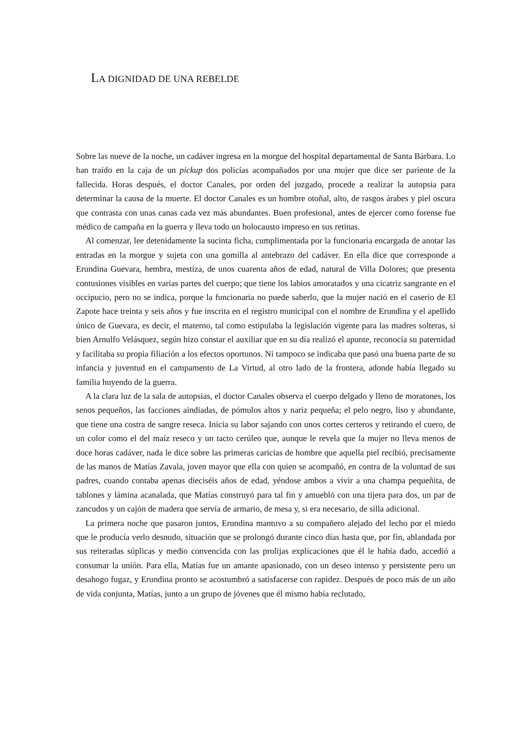LA DIGNIDAD DE UNA REBELDE
Sobre las nueve de la noche, un cadáver ingresa en la morgue del hospital departamental de Santa Bárbara. Lo han traído en la caja de un pickup dos policías acompañados por una mujer que dice ser pariente de la fallecida. Horas después, el doctor Canales, por orden del juzgado, procede a realizar la autopsia para determinar la causa de la muerte. El doctor Canales es un hombre otoñal, alto, de rasgos árabes y piel oscura que contrasta con unas canas cada vez más abundantes. Buen profesional, antes de ejercer como forense fue médico de campaña en la guerra y lleva todo un holocausto impreso en sus retinas.
Al comenzar, lee detenidamente la sucinta ficha, cumplimentada por la funcionaria encargada de anotar las entradas en la morgue y sujeta con una gomilla al antebrazo del cadáver. En ella dice que corresponde a Erundina Guevara, hembra, mestiza, de unos cuarenta años de edad, natural de Villa Dolores; que presenta contusiones visibles en varias partes del cuerpo; que tiene los labios amoratados y una cicatriz sangrante en el occipucio, pero no se indica, porque la funcionaria no puede saberlo, que la mujer nació en el caserío de El Zapote hace treinta y seis años y fue inscrita en el registro municipal con el nombre de Erundina y el apellido único de Guevara, es decir, el materno, tal como estipulaba la legislación vigente para las madres solteras, si bien Arnulfo Velásquez, según hizo constar el auxiliar que en su día realizó el apunte, reconocía su paternidad y facilitaba su propia filiación a los efectos oportunos. Ni tampoco se indicaba que pasó una buena parte de su infancia y juventud en el campamento de La Virtud, al otro lado de la frontera, adonde había llegado su familia huyendo de la guerra.
A la clara luz de la sala de autopsias, el doctor Canales observa el cuerpo delgado y lleno de moratones, los senos pequeños, las facciones aindiadas, de pómulos altos y nariz pequeña; el pelo negro, liso y abundante, que tiene una costra de sangre reseca. Inicia su labor sajando con unos cortes certeros y retirando el cuero, de un color como el del maíz reseco y un tacto cerúleo que, aunque le revela que la mujer no lleva menos de doce horas cadáver, nada le dice sobre las primeras caricias de hombre que aquella piel recibió, precisamente de las manos de Matías Zavala, joven mayor que ella con quien se acompañó, en contra de la voluntad de sus padres, cuando contaba apenas dieciséis años de edad, yéndose ambos a vivir a una champa pequeñita, de tablones y lámina acanalada, que Matías construyó para tal fin y amuebló con una tijera para dos, un par de zancudos y un cajón de madera que servía de armario, de mesa y, si era necesario, de silla adicional.
La primera noche que pasaron juntos, Erundina mantuvo a su compañero alejado del lecho por el miedo que le producía verlo desnudo, situación que se prolongó durante cinco días hasta que, por fin, ablandada por sus reiteradas súplicas y medio convencida con las prolijas explicaciones que él le había dado, accedió a consumar la unión. Para ella, Matías fue un amante apasionado, con un deseo intenso y persistente pero un desahogo fugaz, y Erundina pronto se acostumbró a satisfacerse con rapidez. Después de poco más de un año de vida conjunta, Matías, junto a un grupo de jóvenes que él mismo había reclutado,